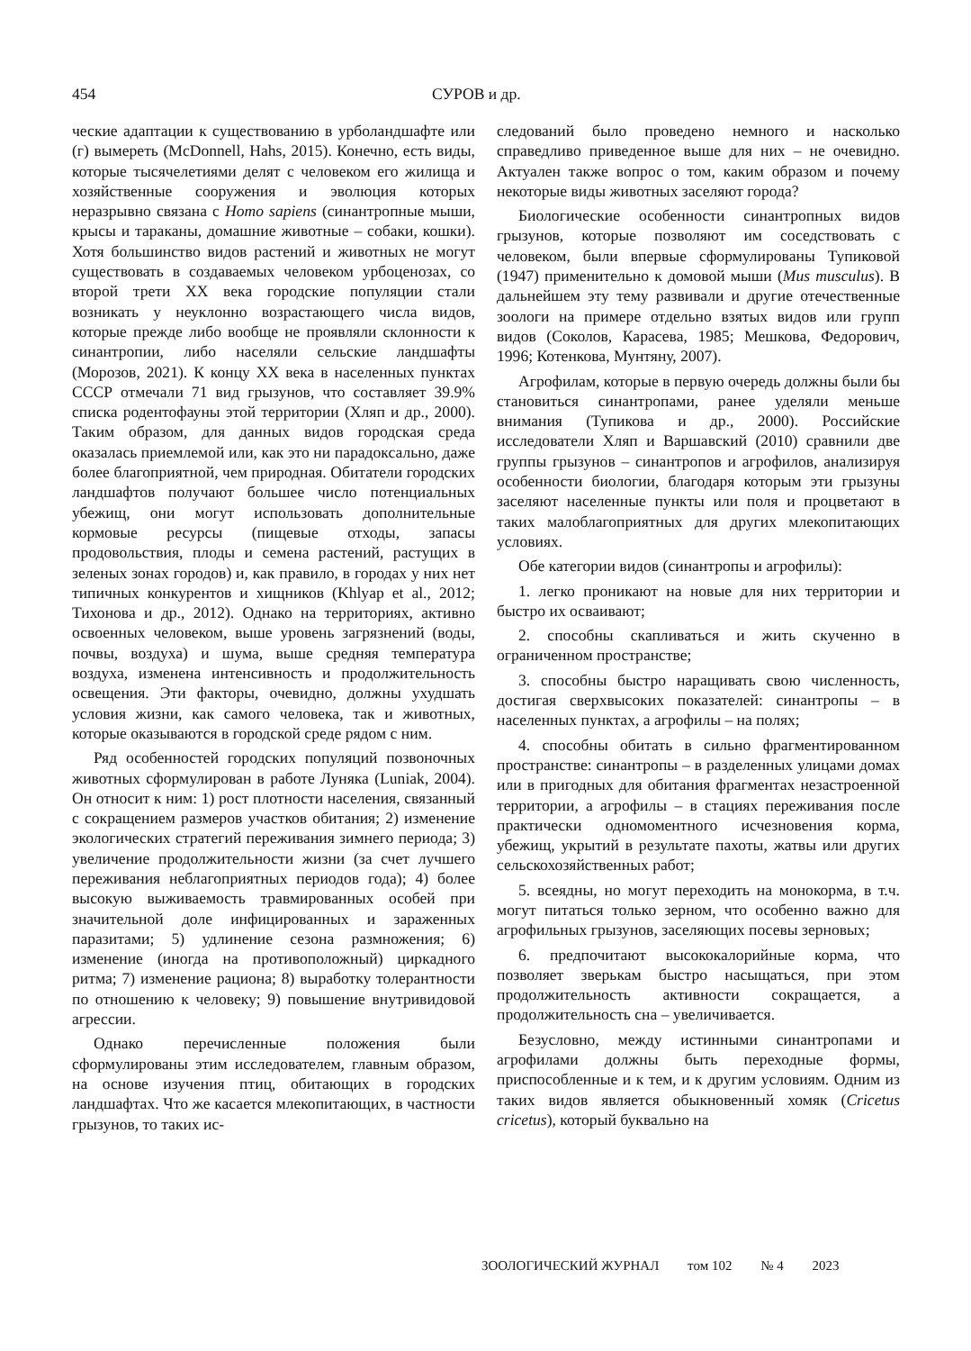454 СУРОВ и др.
ческие адаптации к существованию в урболандшафте или (г) вымереть (McDonnell, Hahs, 2015). Конечно, есть виды, которые тысячелетиями делят с человеком его жилища и хозяйственные сооружения и эволюция которых неразрывно связана с Homo sapiens (синантропные мыши, крысы и тараканы, домашние животные – собаки, кошки). Хотя большинство видов растений и животных не могут существовать в создаваемых человеком урбоценозах, со второй трети XX века городские популяции стали возникать у неуклонно возрастающего числа видов, которые прежде либо вообще не проявляли склонности к синантропии, либо населяли сельские ландшафты (Морозов, 2021). К концу XX века в населенных пунктах СССР отмечали 71 вид грызунов, что составляет 39.9% списка родентофауны этой территории (Хляп и др., 2000). Таким образом, для данных видов городская среда оказалась приемлемой или, как это ни парадоксально, даже более благоприятной, чем природная. Обитатели городских ландшафтов получают большее число потенциальных убежищ, они могут использовать дополнительные кормовые ресурсы (пищевые отходы, запасы продовольствия, плоды и семена растений, растущих в зеленых зонах городов) и, как правило, в городах у них нет типичных конкурентов и хищников (Khlyap et al., 2012; Тихонова и др., 2012). Однако на территориях, активно освоенных человеком, выше уровень загрязнений (воды, почвы, воздуха) и шума, выше средняя температура воздуха, изменена интенсивность и продолжительность освещения. Эти факторы, очевидно, должны ухудшать условия жизни, как самого человека, так и животных, которые оказываются в городской среде рядом с ним.
Ряд особенностей городских популяций позвоночных животных сформулирован в работе Луняка (Luniak, 2004). Он относит к ним: 1) рост плотности населения, связанный с сокращением размеров участков обитания; 2) изменение экологических стратегий переживания зимнего периода; 3) увеличение продолжительности жизни (за счет лучшего переживания неблагоприятных периодов года); 4) более высокую выживаемость травмированных особей при значительной доле инфицированных и зараженных паразитами; 5) удлинение сезона размножения; 6) изменение (иногда на противоположный) циркадного ритма; 7) изменение рациона; 8) выработку толерантности по отношению к человеку; 9) повышение внутривидовой агрессии.
Однако перечисленные положения были сформулированы этим исследователем, главным образом, на основе изучения птиц, обитающих в городских ландшафтах. Что же касается млекопитающих, в частности грызунов, то таких ис-
следований было проведено немного и насколько справедливо приведенное выше для них – не очевидно. Актуален также вопрос о том, каким образом и почему некоторые виды животных заселяют города?
Биологические особенности синантропных видов грызунов, которые позволяют им соседствовать с человеком, были впервые сформулированы Тупиковой (1947) применительно к домовой мыши (Mus musculus). В дальнейшем эту тему развивали и другие отечественные зоологи на примере отдельно взятых видов или групп видов (Соколов, Карасева, 1985; Мешкова, Федорович, 1996; Котенкова, Мунтяну, 2007).
Агрофилам, которые в первую очередь должны были бы становиться синантропами, ранее уделяли меньше внимания (Тупикова и др., 2000). Российские исследователи Хляп и Варшавский (2010) сравнили две группы грызунов – синантропов и агрофилов, анализируя особенности биологии, благодаря которым эти грызуны заселяют населенные пункты или поля и процветают в таких малоблагоприятных для других млекопитающих условиях.
Обе категории видов (синантропы и агрофилы):
1. легко проникают на новые для них территории и быстро их осваивают;
2. способны скапливаться и жить скученно в ограниченном пространстве;
3. способны быстро наращивать свою численность, достигая сверхвысоких показателей: синантропы – в населенных пунктах, а агрофилы – на полях;
4. способны обитать в сильно фрагментированном пространстве: синантропы – в разделенных улицами домах или в пригодных для обитания фрагментах незастроенной территории, а агрофилы – в стациях переживания после практически одномоментного исчезновения корма, убежищ, укрытий в результате пахоты, жатвы или других сельскохозяйственных работ;
5. всеядны, но могут переходить на монокорма, в т.ч. могут питаться только зерном, что особенно важно для агрофильных грызунов, заселяющих посевы зерновых;
6. предпочитают высококалорийные корма, что позволяет зверькам быстро насыщаться, при этом продолжительность активности сокращается, а продолжительность сна – увеличивается.
Безусловно, между истинными синантропами и агрофилами должны быть переходные формы, приспособленные и к тем, и к другим условиям. Одним из таких видов является обыкновенный хомяк (Cricetus cricetus), который буквально на
ЗООЛОГИЧЕСКИЙ ЖУРНАЛ том 102 № 4 2023